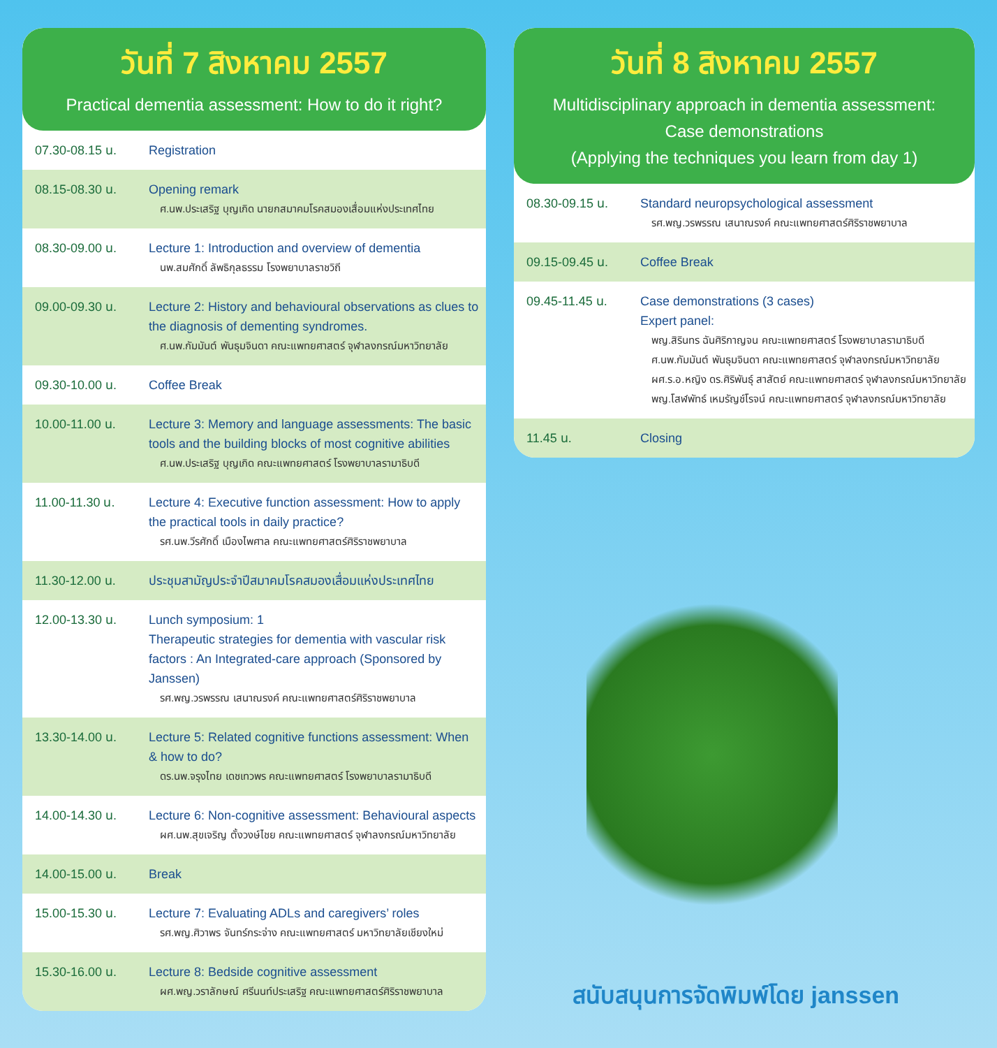วันที่ 7 สิงหาคม 2557
Practical dementia assessment: How to do it right?
| 07.30-08.15 น. | Registration |
| 08.15-08.30 น. | Opening remark ศ.นพ.ประเสริฐ บุญเกิด นายกสมาคมโรคสมองเสื่อมแห่งประเทศไทย |
| 08.30-09.00 น. | Lecture 1: Introduction and overview of dementia นพ.สมศักดิ์ ลัพธิกุลธรรม โรงพยาบาลราชวิถี |
| 09.00-09.30 น. | Lecture 2: History and behavioural observations as clues to the diagnosis of dementing syndromes. ศ.นพ.กัมมันต์ พันธุมจินดา คณะแพทยศาสตร์ จุฬาลงกรณ์มหาวิทยาลัย |
| 09.30-10.00 น. | Coffee Break |
| 10.00-11.00 น. | Lecture 3: Memory and language assessments: The basic tools and the building blocks of most cognitive abilities ศ.นพ.ประเสริฐ บุญเกิด คณะแพทยศาสตร์ โรงพยาบาลรามาธิบดี |
| 11.00-11.30 น. | Lecture 4: Executive function assessment: How to apply the practical tools in daily practice? รศ.นพ.วีรศักดิ์ เมืองไพศาล คณะแพทยศาสตร์ศิริราชพยาบาล |
| 11.30-12.00 น. | ประชุมสามัญประจำปีสมาคมโรคสมองเสื่อมแห่งประเทศไทย |
| 12.00-13.30 น. | Lunch symposium: 1 Therapeutic strategies for dementia with vascular risk factors : An Integrated-care approach (Sponsored by Janssen) รศ.พญ.วรพรรณ เสนาณรงค์ คณะแพทยศาสตร์ศิริราชพยาบาล |
| 13.30-14.00 น. | Lecture 5: Related cognitive functions assessment: When & how to do? ดร.นพ.จรุงไทย เดชเทวพร คณะแพทยศาสตร์ โรงพยาบาลรามาธิบดี |
| 14.00-14.30 น. | Lecture 6: Non-cognitive assessment: Behavioural aspects ผศ.นพ.สุขเจริญ ตั้งวงษ์ไชย คณะแพทยศาสตร์ จุฬาลงกรณ์มหาวิทยาลัย |
| 14.00-15.00 น. | Break |
| 15.00-15.30 น. | Lecture 7: Evaluating ADLs and caregivers’ roles รศ.พญ.ศิวาพร จันทร์กระจ่าง คณะแพทยศาสตร์ มหาวิทยาลัยเชียงใหม่ |
| 15.30-16.00 น. | Lecture 8: Bedside cognitive assessment ผศ.พญ.วราลักษณ์ ศรีนนท์ประเสริฐ คณะแพทยศาสตร์ศิริราชพยาบาล |
วันที่ 8 สิงหาคม 2557
Multidisciplinary approach in dementia assessment:
Case demonstrations
(Applying the techniques you learn from day 1)
| 08.30-09.15 น. | Standard neuropsychological assessment รศ.พญ.วรพรรณ เสนาณรงค์ คณะแพทยศาสตร์ศิริราชพยาบาล |
| 09.15-09.45 น. | Coffee Break |
| 09.45-11.45 น. | Case demonstrations (3 cases) Expert panel: พญ.สิรินทร ฉันศิริกาญจน คณะแพทยศาสตร์ โรงพยาบาลรามาธิบดี ศ.นพ.กัมมันต์ พันธุมจินดา คณะแพทยศาสตร์ จุฬาลงกรณ์มหาวิทยาลัย ผศ.ร.อ.หญิง ดร.ศิริพันธุ์ สาสัตย์ คณะแพทยศาสตร์ จุฬาลงกรณ์มหาวิทยาลัย พญ.โสฬพัทธ์ เหมรัญช์โรจน์ คณะแพทยศาสตร์ จุฬาลงกรณ์มหาวิทยาลัย |
| 11.45 น. | Closing |
สนับสนุนการจัดพิมพ์โดย janssen